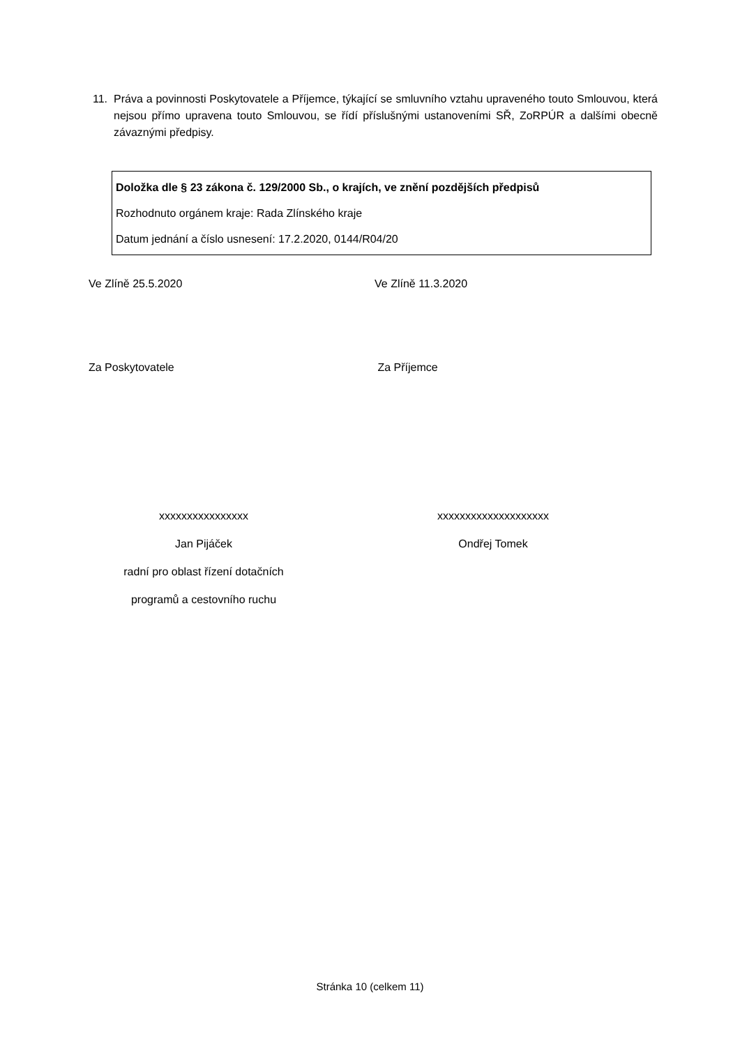11. Práva a povinnosti Poskytovatele a Příjemce, týkající se smluvního vztahu upraveného touto Smlouvou, která nejsou přímo upravena touto Smlouvou, se řídí příslušnými ustanoveními SŘ, ZoRPÚR a dalšími obecně závaznými předpisy.
Doložka dle § 23 zákona č. 129/2000 Sb., o krajích, ve znění pozdějších předpisů
Rozhodnuto orgánem kraje: Rada Zlínského kraje
Datum jednání a číslo usnesení: 17.2.2020, 0144/R04/20
Ve Zlíně 25.5.2020 Ve Zlíně 11.3.2020
Za Poskytovatele Za Příjemce
xxxxxxxxxxxxxxxx
Jan Pijáček
radní pro oblast řízení dotačních
programů a cestovního ruchu
xxxxxxxxxxxxxxxxxxxx
Ondřej Tomek
Stránka 10 (celkem 11)